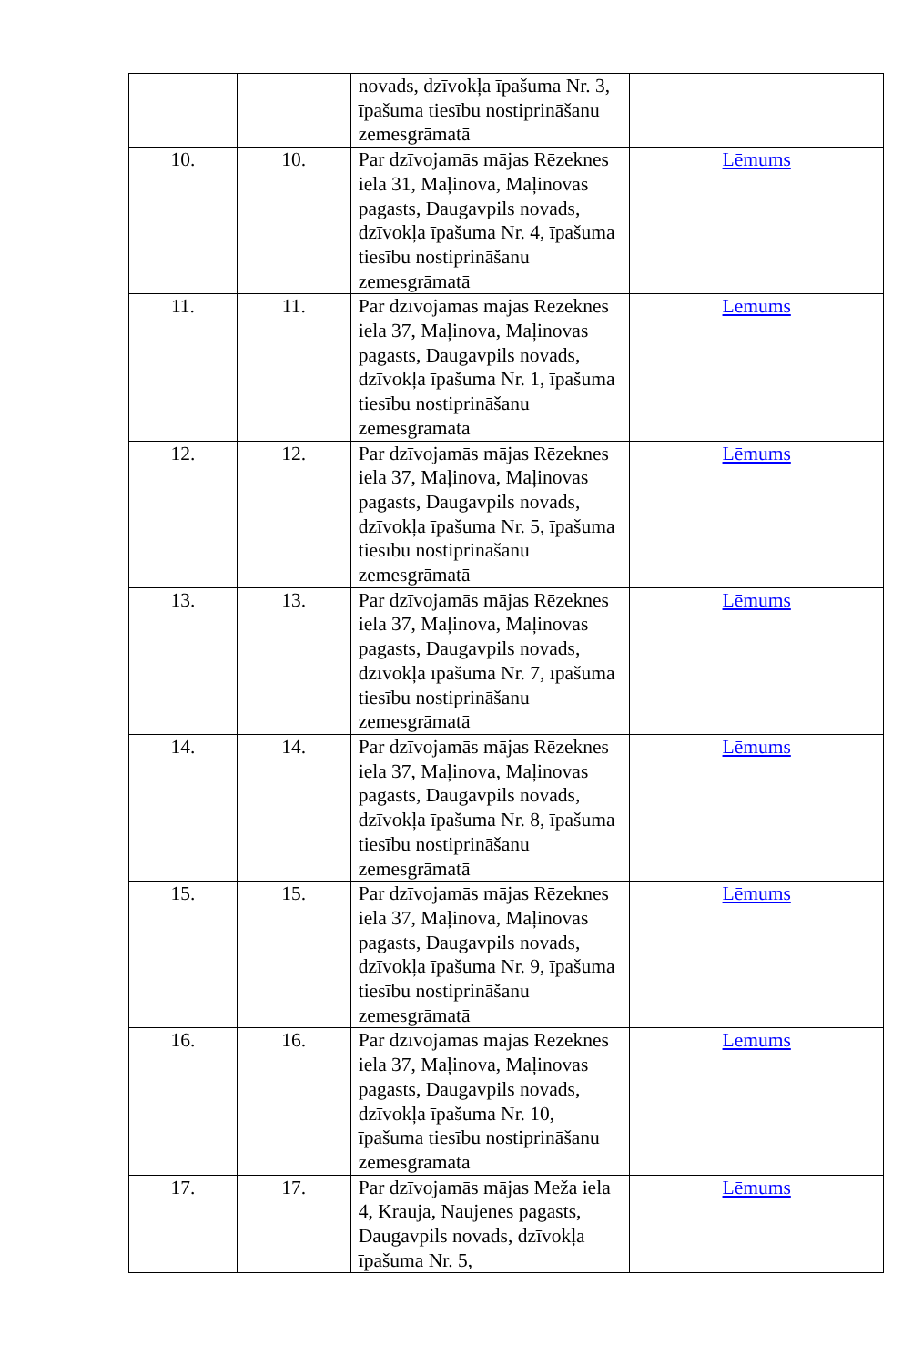| | | novads, dzīvokļa īpašuma Nr. 3, īpašuma tiesību nostiprināšanu zemesgrāmatā | |
| 10. | 10. | Par dzīvojamās mājas Rēzeknes iela 31, Maļinova, Maļinovas pagasts, Daugavpils novads, dzīvokļa īpašuma Nr. 4, īpašuma tiesību nostiprināšanu zemesgrāmatā | Lēmums |
| 11. | 11. | Par dzīvojamās mājas Rēzeknes iela 37, Maļinova, Maļinovas pagasts, Daugavpils novads, dzīvokļa īpašuma Nr. 1, īpašuma tiesību nostiprināšanu zemesgrāmatā | Lēmums |
| 12. | 12. | Par dzīvojamās mājas Rēzeknes iela 37, Maļinova, Maļinovas pagasts, Daugavpils novads, dzīvokļa īpašuma Nr. 5, īpašuma tiesību nostiprināšanu zemesgrāmatā | Lēmums |
| 13. | 13. | Par dzīvojamās mājas Rēzeknes iela 37, Maļinova, Maļinovas pagasts, Daugavpils novads, dzīvokļa īpašuma Nr. 7, īpašuma tiesību nostiprināšanu zemesgrāmatā | Lēmums |
| 14. | 14. | Par dzīvojamās mājas Rēzeknes iela 37, Maļinova, Maļinovas pagasts, Daugavpils novads, dzīvokļa īpašuma Nr. 8, īpašuma tiesību nostiprināšanu zemesgrāmatā | Lēmums |
| 15. | 15. | Par dzīvojamās mājas Rēzeknes iela 37, Maļinova, Maļinovas pagasts, Daugavpils novads, dzīvokļa īpašuma Nr. 9, īpašuma tiesību nostiprināšanu zemesgrāmatā | Lēmums |
| 16. | 16. | Par dzīvojamās mājas Rēzeknes iela 37, Maļinova, Maļinovas pagasts, Daugavpils novads, dzīvokļa īpašuma Nr. 10, īpašuma tiesību nostiprināšanu zemesgrāmatā | Lēmums |
| 17. | 17. | Par dzīvojamās mājas Meža iela 4, Krauja, Naujenes pagasts, Daugavpils novads, dzīvokļa īpašuma Nr. 5, | Lēmums |